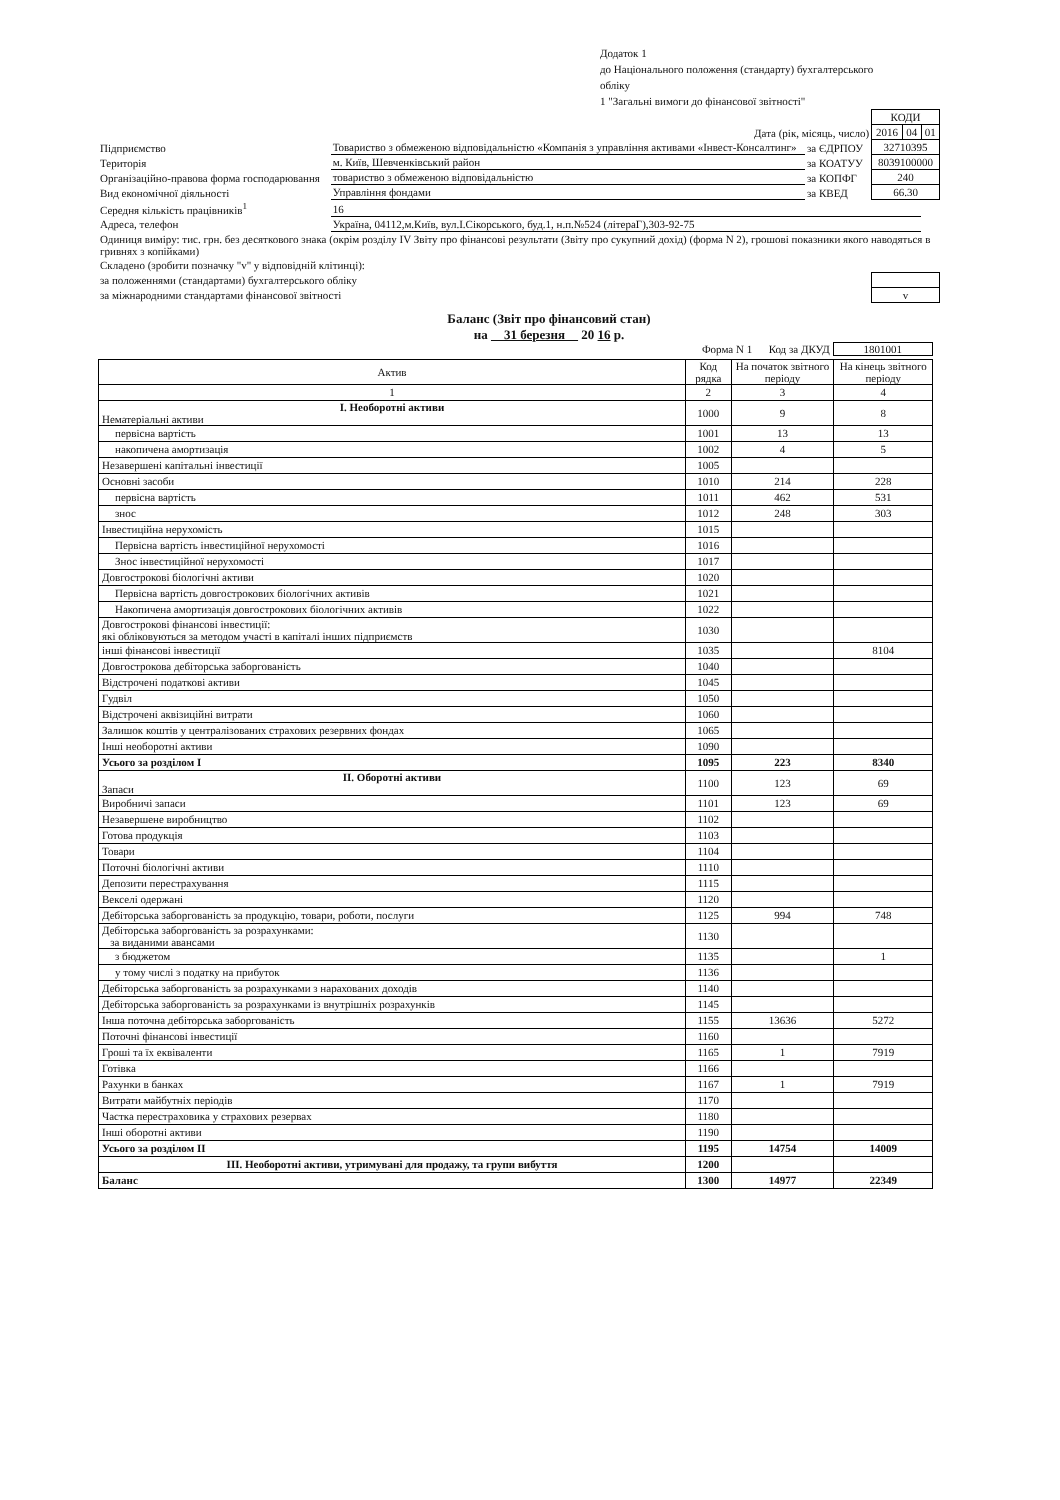Додаток 1
до Національного положення (стандарту) бухгалтерського
обліку
1 "Загальні вимоги до фінансової звітності"
| | | | | КОДИ | | |
| Дата (рік, місяць, число) | | | | 2016 | 04 | 01 |
| Підприємство | Товариство з обмеженою відповідальністю «Компанія з управління активами «Інвест-Консалтинг» | | за ЄДРПОУ | 32710395 | | |
| Територія | м. Київ, Шевченківський район | | за КОАТУУ | 8039100000 | | |
| Організаційно-правова форма господарювання | | товариство з обмеженою відповідальністю | за КОПФГ | 240 | | |
| Вид економічної діяльності | Управління фондами | | за КВЕД | 66.30 | | |
| Середня кількість працівників<sup>1</sup> | 16 | | | | | |
| Адреса, телефон | Україна, 04112,м.Київ, вул.І.Сікорського, буд.1, н.п.№524 (літераГ),303-92-75 | | | | | |
| Одиниця виміру: тис. грн. без десяткового знака (окрім розділу IV Звіту про фінансові результати (Звіту про сукупний дохід) (форма N 2), грошові показники якого наводяться в гривнях з копійками) | | | | | | |
| Складено (зробити позначку "v" у відповідній клітинці): | | | | | | |
| за положеннями (стандартами) бухгалтерського обліку | | | | | | |
| за міжнародними стандартами фінансової звітності | | | | v | | |
Баланс (Звіт про фінансовий стан)
на 31 березня 20 16 р.
Форма N 1 Код за ДКУД 1801001
| Актив | Код рядка | На початок звітного періоду | На кінець звітного періоду |
| --- | --- | --- | --- |
| 1 | 2 | 3 | 4 |
| I. Необоротні активи Нематеріальні активи | 1000 | 9 | 8 |
| первісна вартість | 1001 | 13 | 13 |
| накопичена амортизація | 1002 | 4 | 5 |
| Незавершені капітальні інвестиції | 1005 | | |
| Основні засоби | 1010 | 214 | 228 |
| первісна вартість | 1011 | 462 | 531 |
| знос | 1012 | 248 | 303 |
| Інвестиційна нерухомість | 1015 | | |
| Первісна вартість інвестиційної нерухомості | 1016 | | |
| Знос інвестиційної нерухомості | 1017 | | |
| Довгострокові біологічні активи | 1020 | | |
| Первісна вартість довгострокових біологічних активів | 1021 | | |
| Накопичена амортизація довгострокових біологічних активів | 1022 | | |
| Довгострокові фінансові інвестиції: які обліковуються за методом участі в капіталі інших підприємств | 1030 | | |
| інші фінансові інвестиції | 1035 | | 8104 |
| Довгострокова дебіторська заборгованість | 1040 | | |
| Відстрочені податкові активи | 1045 | | |
| Гудвіл | 1050 | | |
| Відстрочені аквізиційні витрати | 1060 | | |
| Залишок коштів у централізованих страхових резервних фондах | 1065 | | |
| Інші необоротні активи | 1090 | | |
| Усього за розділом I | 1095 | 223 | 8340 |
| II. Оборотні активи Запаси | 1100 | 123 | 69 |
| Виробничі запаси | 1101 | 123 | 69 |
| Незавершене виробництво | 1102 | | |
| Готова продукція | 1103 | | |
| Товари | 1104 | | |
| Поточні біологічні активи | 1110 | | |
| Депозити перестрахування | 1115 | | |
| Векселі одержані | 1120 | | |
| Дебіторська заборгованість за продукцію, товари, роботи, послуги | 1125 | 994 | 748 |
| Дебіторська заборгованість за розрахунками: за виданими авансами | 1130 | | |
| з бюджетом | 1135 | | 1 |
| у тому числі з податку на прибуток | 1136 | | |
| Дебіторська заборгованість за розрахунками з нарахованих доходів | 1140 | | |
| Дебіторська заборгованість за розрахунками із внутрішніх розрахунків | 1145 | | |
| Інша поточна дебіторська заборгованість | 1155 | 13636 | 5272 |
| Поточні фінансові інвестиції | 1160 | | |
| Гроші та їх еквіваленти | 1165 | 1 | 7919 |
| Готівка | 1166 | | |
| Рахунки в банках | 1167 | 1 | 7919 |
| Витрати майбутніх періодів | 1170 | | |
| Частка перестраховика у страхових резервах | 1180 | | |
| Інші оборотні активи | 1190 | | |
| Усього за розділом II | 1195 | 14754 | 14009 |
| III. Необоротні активи, утримувані для продажу, та групи вибуття | 1200 | | |
| Баланс | 1300 | 14977 | 22349 |